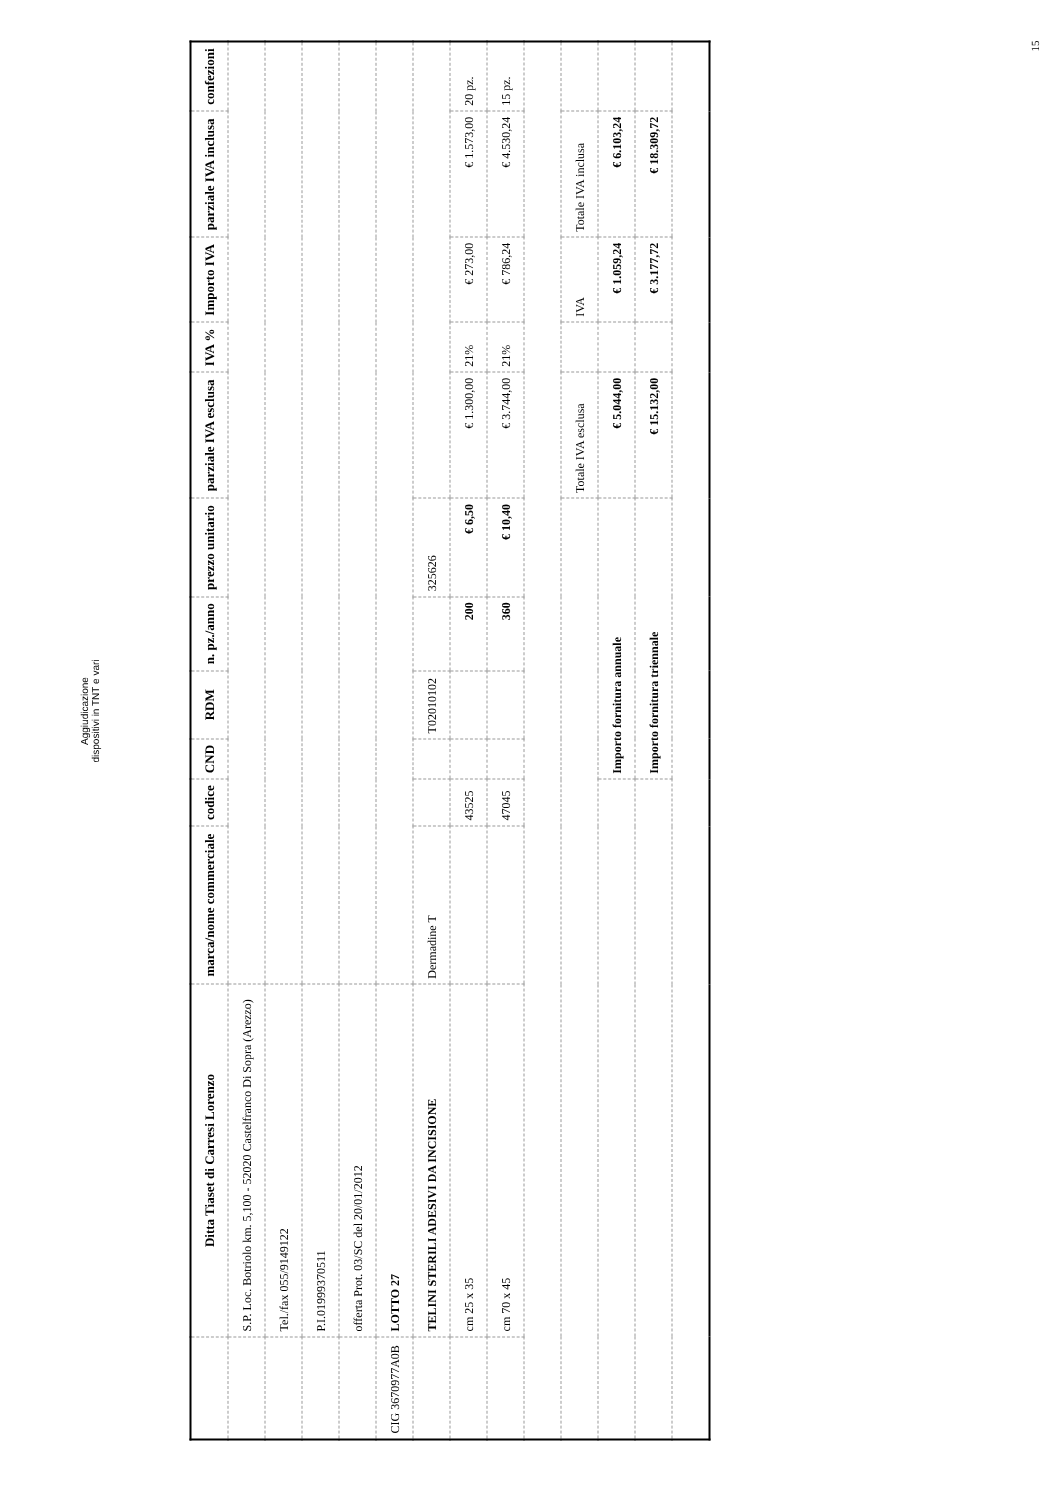15
Aggiudicazione
dispositivi in TNT e vari
| | Ditta Tiaset di Carresi Lorenzo | marca/nome commerciale | codice | CND | RDM | n. pz./anno | prezzo unitario | parziale IVA esclusa | IVA % | Importo IVA | parziale IVA inclusa | confezioni |
| --- | --- | --- | --- | --- | --- | --- | --- | --- | --- | --- | --- | --- |
| | S.P. Loc. Botriolo km. 5,100 - 52020 Castelfranco Di Sopra (Arezzo) | | | | | | | | | | | |
| | Tel./fax 055/9149122 | | | | | | | | | | | |
| | P.I.01999370511 | | | | | | | | | | | |
| | offerta Prot. 03/SC del 20/01/2012 | | | | | | | | | | | |
| CIG 3670977A0B | LOTTO 27 | | | | | | | | | | | |
| | TELINI STERILI ADESIVI DA INCISIONE | Dermadine T | | | T02010102 | | 325626 | | | | | |
| | cm 25 x 35 | | 43525 | | | 200 | € 6,50 | € 1.300,00 | 21% | € 273,00 | € 1.573,00 | 20 pz. |
| | cm 70 x 45 | | 47045 | | | 360 | € 10,40 | € 3.744,00 | 21% | € 786,24 | € 4.530,24 | 15 pz. |
| | | | | | | | | Totale IVA esclusa | | IVA | Totale IVA inclusa | |
| | | | | Importo fornitura annuale | | | | € 5.044,00 | | € 1.059,24 | € 6.103,24 | |
| | | | | Importo fornitura triennale | | | | € 15.132,00 | | € 3.177,72 | € 18.309,72 | |